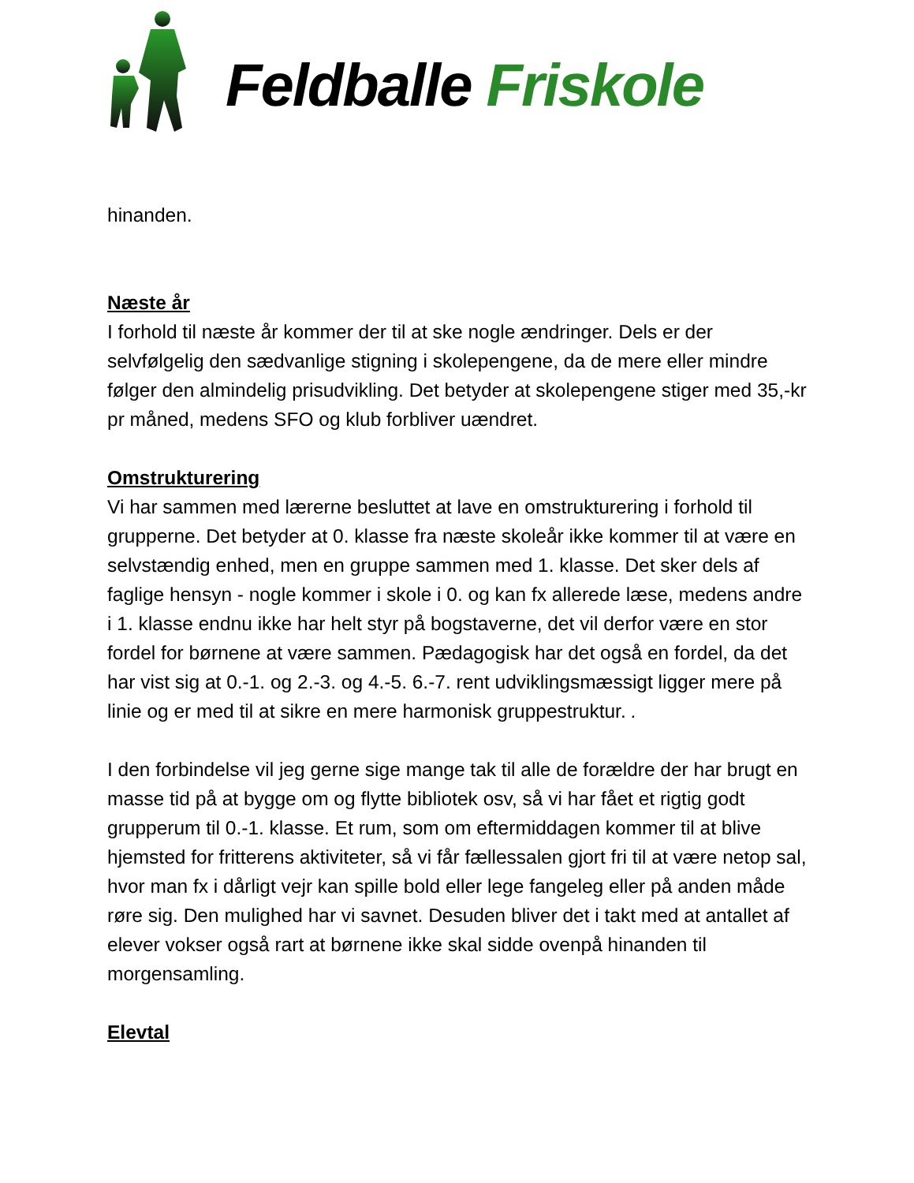Feldballe Friskole
hinanden.
Næste år
I forhold til næste år kommer der til at ske nogle ændringer. Dels er der selvfølgelig den sædvanlige stigning i skolepengene, da de mere eller mindre følger den almindelig prisudvikling. Det betyder at skolepengene stiger med 35,-kr pr måned, medens SFO og klub forbliver uændret.
Omstrukturering
Vi har sammen med lærerne besluttet at lave en omstrukturering i forhold til grupperne. Det betyder at 0. klasse fra næste skoleår ikke kommer til at være en selvstændig enhed, men en gruppe sammen med 1. klasse. Det sker dels af faglige hensyn - nogle kommer i skole i 0. og kan fx allerede læse, medens andre i 1. klasse endnu ikke har helt styr på bogstaverne, det vil derfor være en stor fordel for børnene at være sammen. Pædagogisk har det også en fordel, da det har vist sig at 0.-1. og 2.-3. og 4.-5. 6.-7. rent udviklingsmæssigt ligger mere på linie og er med til at sikre en mere harmonisk gruppestruktur. .
I den forbindelse vil jeg gerne sige mange tak til alle de forældre der har brugt en masse tid på at bygge om og flytte bibliotek osv, så vi har fået et rigtig godt grupperum til 0.-1. klasse. Et rum, som om eftermiddagen kommer til at blive hjemsted for fritterens aktiviteter, så vi får fællessalen gjort fri til at være netop sal, hvor man fx i dårligt vejr kan spille bold eller lege fangeleg eller på anden måde røre sig. Den mulighed har vi savnet. Desuden bliver det i takt med at antallet af elever vokser også rart at børnene ikke skal sidde ovenpå hinanden til morgensamling.
Elevtal